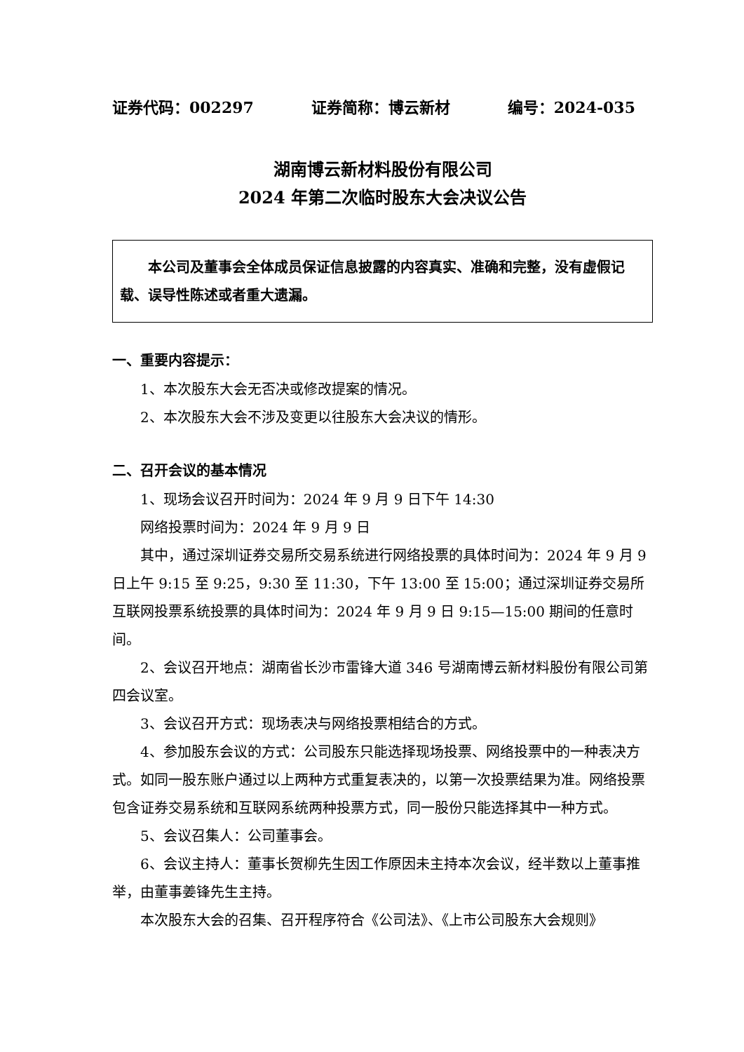证券代码：002297 证券简称：博云新材 编号：2024-035
湖南博云新材料股份有限公司
2024 年第二次临时股东大会决议公告
本公司及董事会全体成员保证信息披露的内容真实、准确和完整，没有虚假记载、误导性陈述或者重大遗漏。
一、重要内容提示：
1、本次股东大会无否决或修改提案的情况。
2、本次股东大会不涉及变更以往股东大会决议的情形。
二、召开会议的基本情况
1、现场会议召开时间为：2024 年 9 月 9 日下午 14:30
网络投票时间为：2024 年 9 月 9 日
其中，通过深圳证券交易所交易系统进行网络投票的具体时间为：2024 年 9 月 9 日上午 9:15 至 9:25，9:30 至 11:30，下午 13:00 至 15:00；通过深圳证券交易所互联网投票系统投票的具体时间为：2024 年 9 月 9 日 9:15—15:00 期间的任意时间。
2、会议召开地点：湖南省长沙市雷锋大道 346 号湖南博云新材料股份有限公司第四会议室。
3、会议召开方式：现场表决与网络投票相结合的方式。
4、参加股东会议的方式：公司股东只能选择现场投票、网络投票中的一种表决方式。如同一股东账户通过以上两种方式重复表决的，以第一次投票结果为准。网络投票包含证券交易系统和互联网系统两种投票方式，同一股份只能选择其中一种方式。
5、会议召集人：公司董事会。
6、会议主持人：董事长贺柳先生因工作原因未主持本次会议，经半数以上董事推举，由董事姜锋先生主持。
本次股东大会的召集、召开程序符合《公司法》、《上市公司股东大会规则》